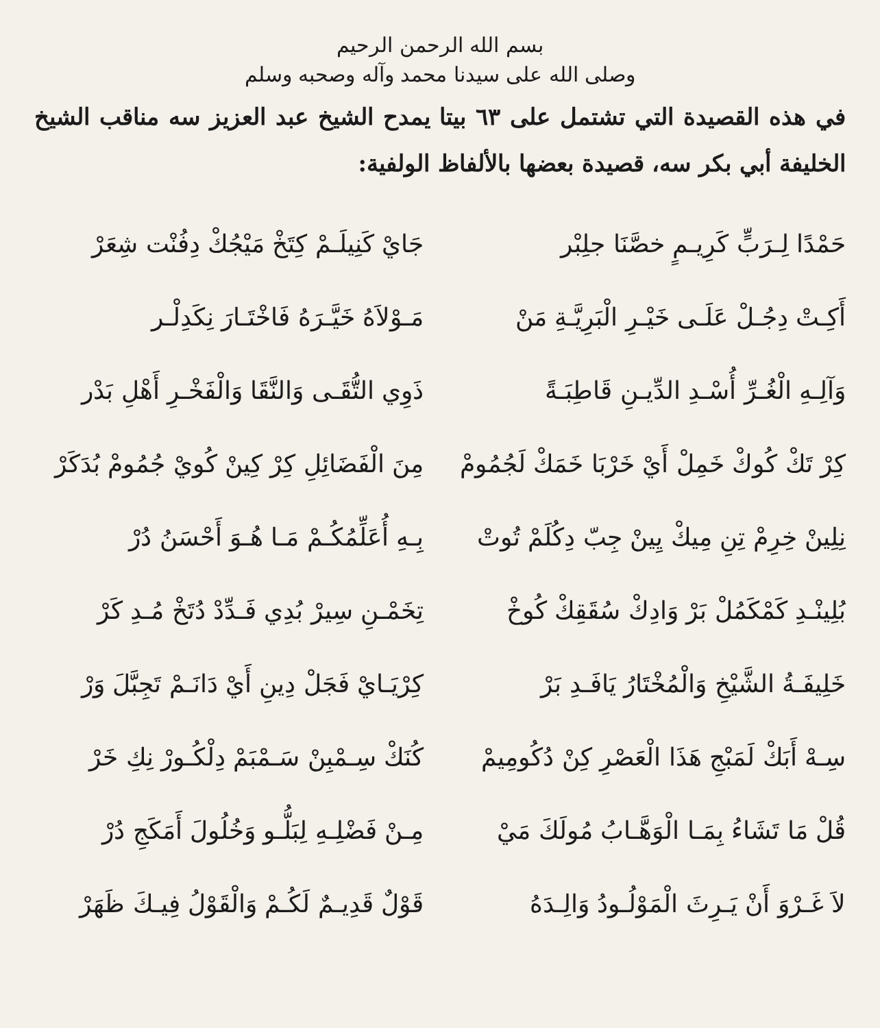بسم الله الرحمن الرحيم
وصلى الله على سيدنا محمد وآله وصحبه وسلم
في هذه القصيدة التي تشتمل على ٦٣ بيتا يمدح الشيخ عبد العزيز سه مناقب الشيخ الخليفة أبي بكر سه، قصيدة بعضها بالألفاظ الولفية:
حَمْدًا لِـرَبٍّ كَرِيـمٍ خصَّنَا جلِبْر جَايْ كَنِيلَـمْ كِتَخْ مَيْجُكْ دِفُنْت شِعَرْ
أَكِـتْ دِجُـلْ عَلَـى خَيْـرِ الْبَرِيَّـةِ مَنْ مَـوْلاَهُ خَيَّـرَهُ فَاخْتَـارَ نِكَدِلْـر
وَآلِـهِ الْغُـرِّ أُسْـدِ الدِّيـنِ قَاطِبَـةً ذَوِي التُّقَـى وَالنَّقَا وَالْفَخْـرِ أَهْلِ بَدْر
كِرْ تَكْ كُوكْ خَمِلْ أَيْ خَرْبَا خَمَكْ لَجُمُومْ مِنَ الْفَضَائِلِ كِرْ كِينْ كُويْ جُمُومْ بُدَكَرْ
نِلِينْ خِرِمْ تِنِ مِيكْ يِينْ جِبّ دِكُلَمْ تُوتْ بِـهِ أُعَلِّمُكُـمْ مَـا هُـوَ أَحْسَنُ دُرْ
بُلِينْـدِ كَمْكَمُلْ بَرْ وَادِكْ سُقَقِكْ كُوخْ تِخَمْـنِ سِيرْ بُدِي فَـدِّدْ دُتَخْ مُـدِ كَرْ
خَلِيفَـةُ الشَّيْخِ وَالْمُخْتَارُ يَافَـدِ بَرْ كِرْيَـايْ فَجَلْ دِينِ أَيْ دَانَـمْ تَجِبَّلَ وَرْ
سِـهْ أَبَكْ لَمَبْجِ هَذَا الْعَصْرِ كِنْ دُكُومِيمْ كُنَكْ سِـمْبِنْ سَـمْبَمْ دِلْكُـورْ نِكِ خَرْ
قُلْ مَا تَشَاءُ بِمَـا الْوَهَّـابُ مُولَكَ مَيْ مِـنْ فَضْلِـهِ لِبَلُّـو وَخُلُولَ أَمَكَجِ دُرْ
لاَ غَـرْوَ أَنْ يَـرِثَ الْمَوْلُـودُ وَالِـدَهُ قَوْلٌ قَدِيـمٌ لَكُـمْ وَالْقَوْلُ فِيـكَ ظَهَرْ